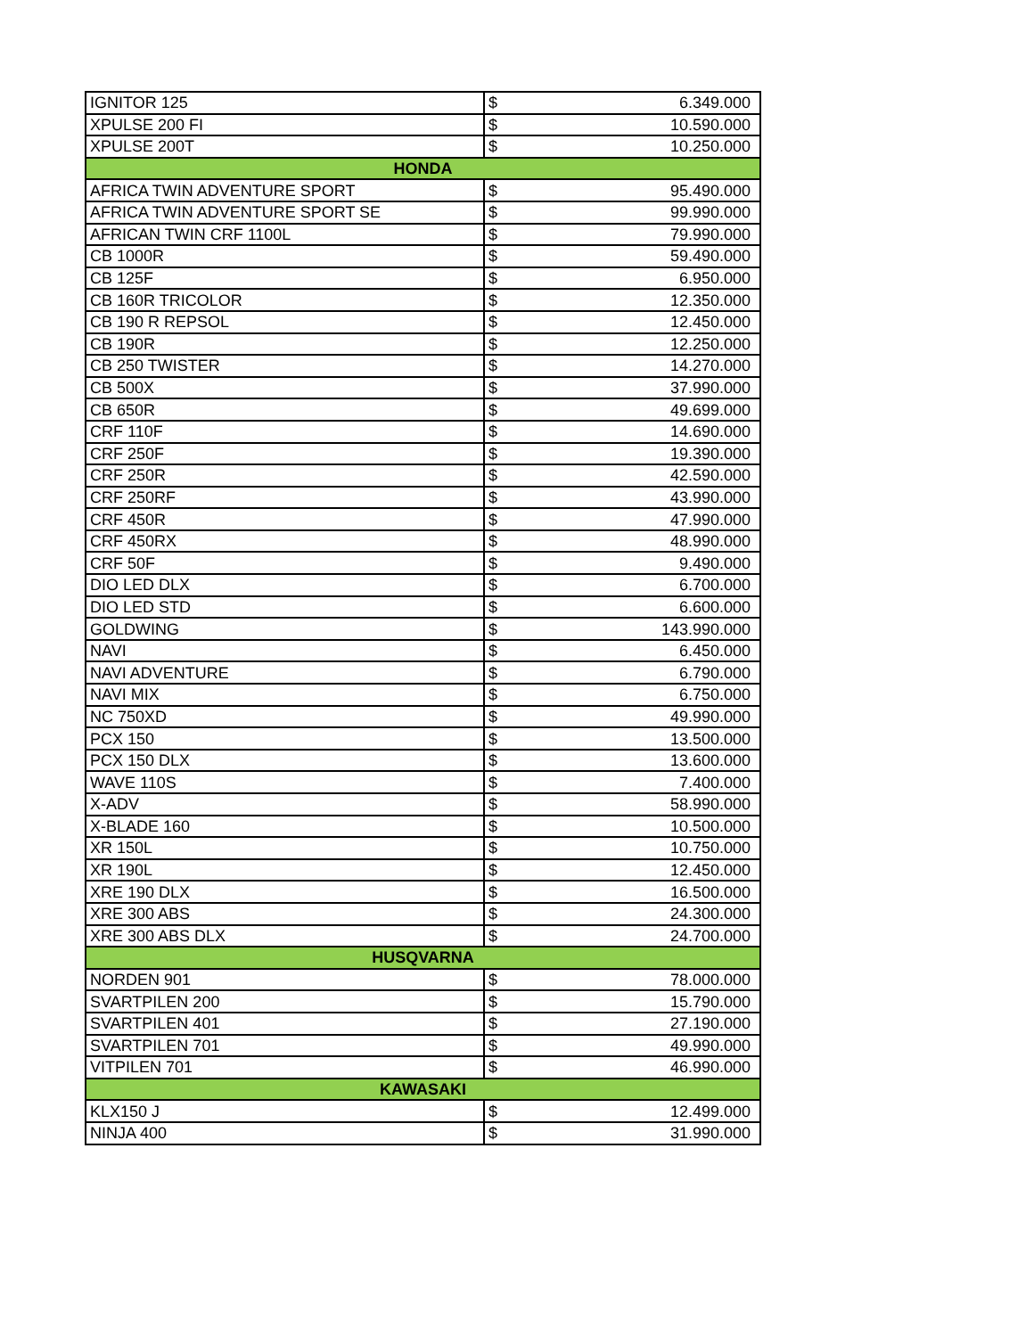| IGNITOR 125 | $ | 6.349.000 |
| XPULSE 200 FI | $ | 10.590.000 |
| XPULSE 200T | $ | 10.250.000 |
| HONDA | | |
| AFRICA TWIN ADVENTURE SPORT | $ | 95.490.000 |
| AFRICA TWIN ADVENTURE SPORT SE | $ | 99.990.000 |
| AFRICAN TWIN CRF 1100L | $ | 79.990.000 |
| CB 1000R | $ | 59.490.000 |
| CB 125F | $ | 6.950.000 |
| CB 160R TRICOLOR | $ | 12.350.000 |
| CB 190 R REPSOL | $ | 12.450.000 |
| CB 190R | $ | 12.250.000 |
| CB 250 TWISTER | $ | 14.270.000 |
| CB 500X | $ | 37.990.000 |
| CB 650R | $ | 49.699.000 |
| CRF 110F | $ | 14.690.000 |
| CRF 250F | $ | 19.390.000 |
| CRF 250R | $ | 42.590.000 |
| CRF 250RF | $ | 43.990.000 |
| CRF 450R | $ | 47.990.000 |
| CRF 450RX | $ | 48.990.000 |
| CRF 50F | $ | 9.490.000 |
| DIO LED DLX | $ | 6.700.000 |
| DIO LED STD | $ | 6.600.000 |
| GOLDWING | $ | 143.990.000 |
| NAVI | $ | 6.450.000 |
| NAVI ADVENTURE | $ | 6.790.000 |
| NAVI MIX | $ | 6.750.000 |
| NC 750XD | $ | 49.990.000 |
| PCX 150 | $ | 13.500.000 |
| PCX 150 DLX | $ | 13.600.000 |
| WAVE 110S | $ | 7.400.000 |
| X-ADV | $ | 58.990.000 |
| X-BLADE 160 | $ | 10.500.000 |
| XR 150L | $ | 10.750.000 |
| XR 190L | $ | 12.450.000 |
| XRE 190 DLX | $ | 16.500.000 |
| XRE 300 ABS | $ | 24.300.000 |
| XRE 300 ABS DLX | $ | 24.700.000 |
| HUSQVARNA | | |
| NORDEN 901 | $ | 78.000.000 |
| SVARTPILEN 200 | $ | 15.790.000 |
| SVARTPILEN 401 | $ | 27.190.000 |
| SVARTPILEN 701 | $ | 49.990.000 |
| VITPILEN 701 | $ | 46.990.000 |
| KAWASAKI | | |
| KLX150 J | $ | 12.499.000 |
| NINJA 400 | $ | 31.990.000 |